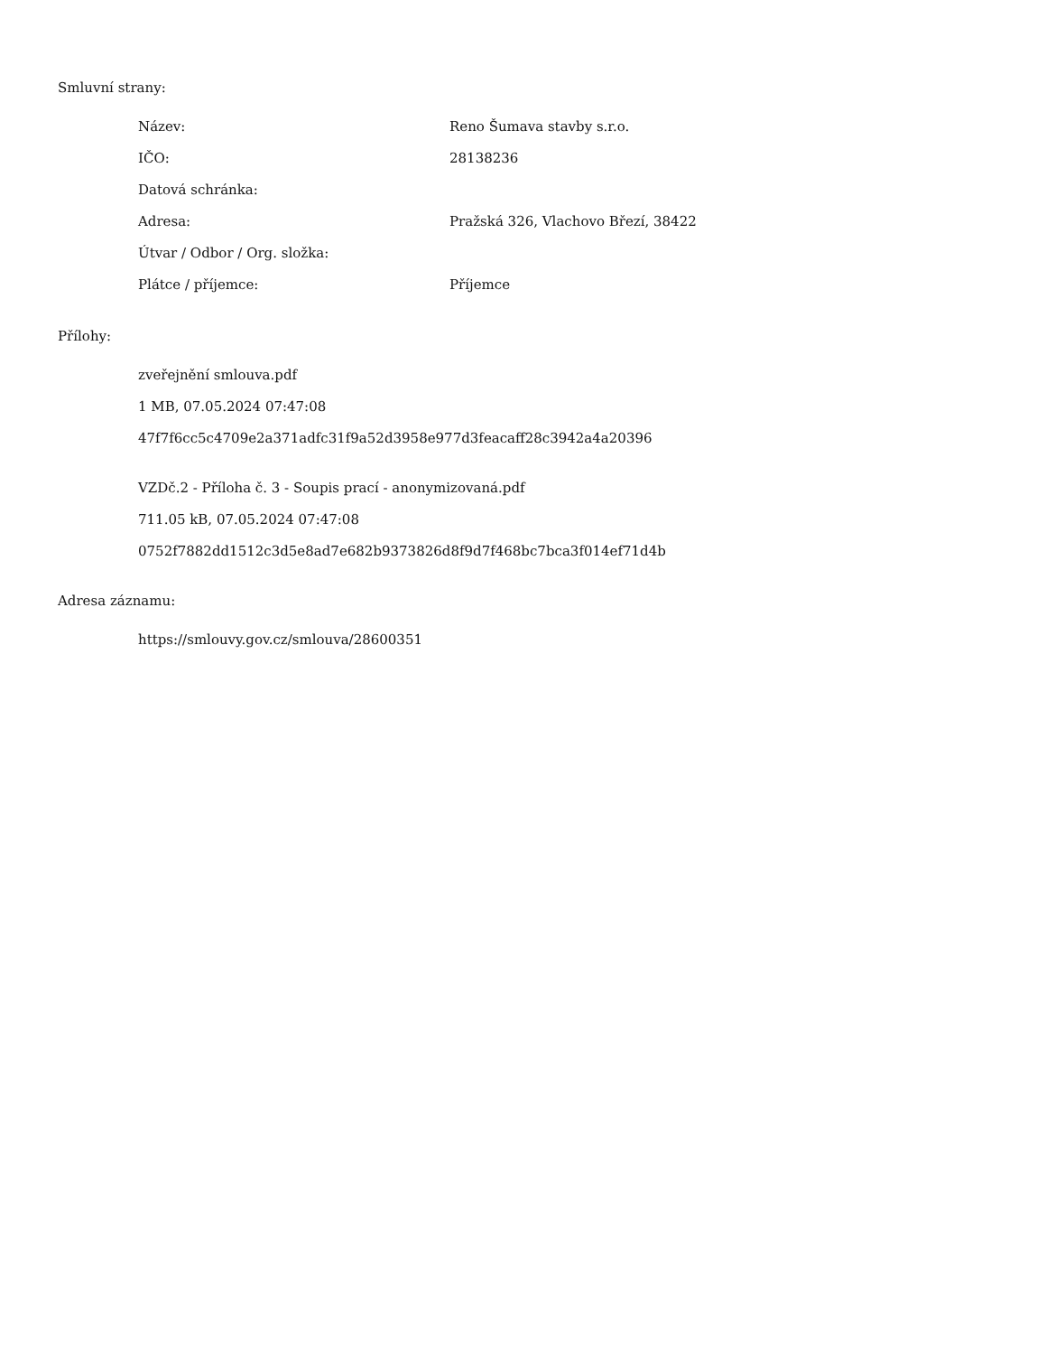Smluvní strany:
| Název: | Reno Šumava stavby s.r.o. |
| IČO: | 28138236 |
| Datová schránka: | |
| Adresa: | Pražská 326, Vlachovo Březí, 38422 |
| Útvar / Odbor / Org. složka: | |
| Plátce / příjemce: | Příjemce |
Přílohy:
zveřejnění smlouva.pdf
1 MB, 07.05.2024 07:47:08
47f7f6cc5c4709e2a371adfc31f9a52d3958e977d3feacaff28c3942a4a20396
VZDč.2 - Příloha č. 3 - Soupis prací - anonymizovaná.pdf
711.05 kB, 07.05.2024 07:47:08
0752f7882dd1512c3d5e8ad7e682b9373826d8f9d7f468bc7bca3f014ef71d4b
Adresa záznamu:
https://smlouvy.gov.cz/smlouva/28600351